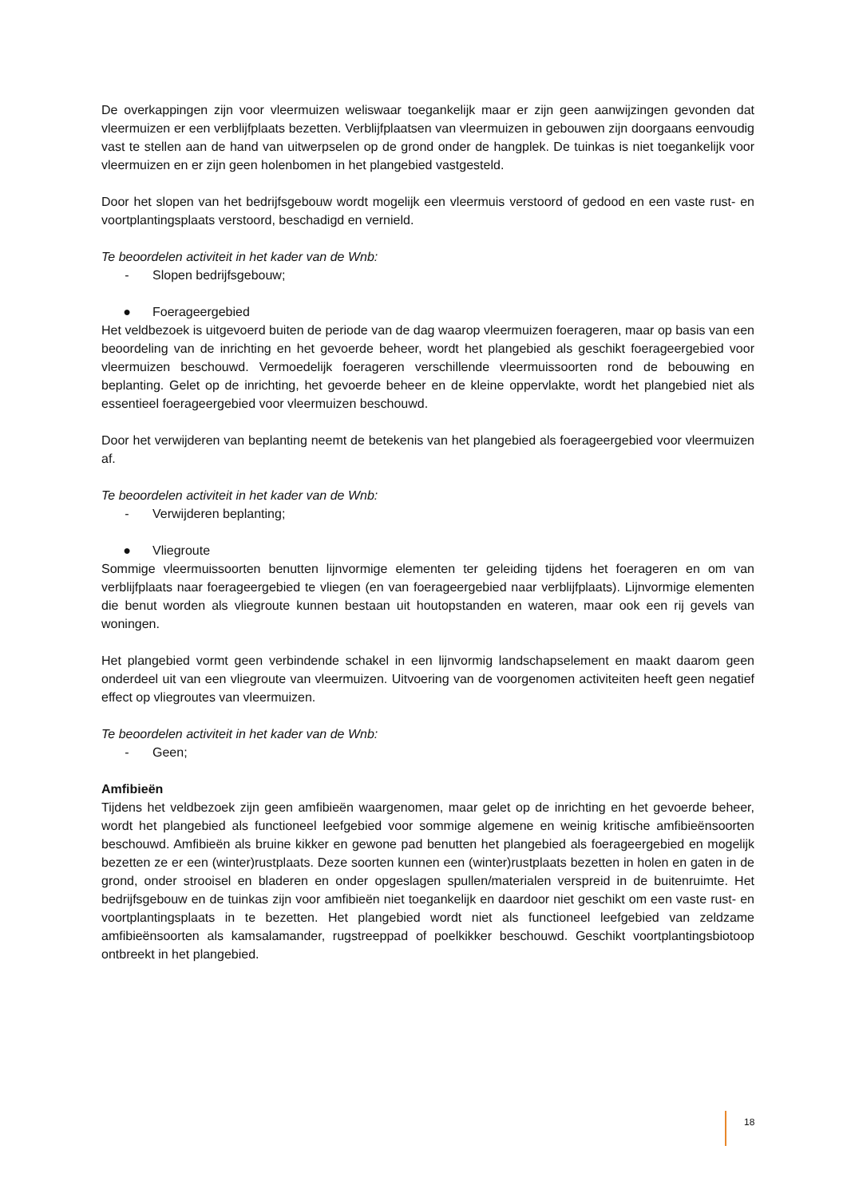De overkappingen zijn voor vleermuizen weliswaar toegankelijk maar er zijn geen aanwijzingen gevonden dat vleermuizen er een verblijfplaats bezetten. Verblijfplaatsen van vleermuizen in gebouwen zijn doorgaans eenvoudig vast te stellen aan de hand van uitwerpselen op de grond onder de hangplek. De tuinkas is niet toegankelijk voor vleermuizen en er zijn geen holenbomen in het plangebied vastgesteld.
Door het slopen van het bedrijfsgebouw wordt mogelijk een vleermuis verstoord of gedood en een vaste rust- en voortplantingsplaats verstoord, beschadigd en vernield.
Te beoordelen activiteit in het kader van de Wnb:
- Slopen bedrijfsgebouw;
● Foerageergebied
Het veldbezoek is uitgevoerd buiten de periode van de dag waarop vleermuizen foerageren, maar op basis van een beoordeling van de inrichting en het gevoerde beheer, wordt het plangebied als geschikt foerageergebied voor vleermuizen beschouwd. Vermoedelijk foerageren verschillende vleermuissoorten rond de bebouwing en beplanting. Gelet op de inrichting, het gevoerde beheer en de kleine oppervlakte, wordt het plangebied niet als essentieel foerageergebied voor vleermuizen beschouwd.
Door het verwijderen van beplanting neemt de betekenis van het plangebied als foerageergebied voor vleermuizen af.
Te beoordelen activiteit in het kader van de Wnb:
- Verwijderen beplanting;
● Vliegroute
Sommige vleermuissoorten benutten lijnvormige elementen ter geleiding tijdens het foerageren en om van verblijfplaats naar foerageergebied te vliegen (en van foerageergebied naar verblijfplaats). Lijnvormige elementen die benut worden als vliegroute kunnen bestaan uit houtopstanden en wateren, maar ook een rij gevels van woningen.
Het plangebied vormt geen verbindende schakel in een lijnvormig landschapselement en maakt daarom geen onderdeel uit van een vliegroute van vleermuizen. Uitvoering van de voorgenomen activiteiten heeft geen negatief effect op vliegroutes van vleermuizen.
Te beoordelen activiteit in het kader van de Wnb:
- Geen;
Amfibieën
Tijdens het veldbezoek zijn geen amfibieën waargenomen, maar gelet op de inrichting en het gevoerde beheer, wordt het plangebied als functioneel leefgebied voor sommige algemene en weinig kritische amfibieënsoorten beschouwd. Amfibieën als bruine kikker en gewone pad benutten het plangebied als foerageergebied en mogelijk bezetten ze er een (winter)rustplaats. Deze soorten kunnen een (winter)rustplaats bezetten in holen en gaten in de grond, onder strooisel en bladeren en onder opgeslagen spullen/materialen verspreid in de buitenruimte. Het bedrijfsgebouw en de tuinkas zijn voor amfibieën niet toegankelijk en daardoor niet geschikt om een vaste rust- en voortplantingsplaats in te bezetten. Het plangebied wordt niet als functioneel leefgebied van zeldzame amfibieënsoorten als kamsalamander, rugstreeppad of poelkikker beschouwd. Geschikt voortplantingsbiotoop ontbreekt in het plangebied.
18